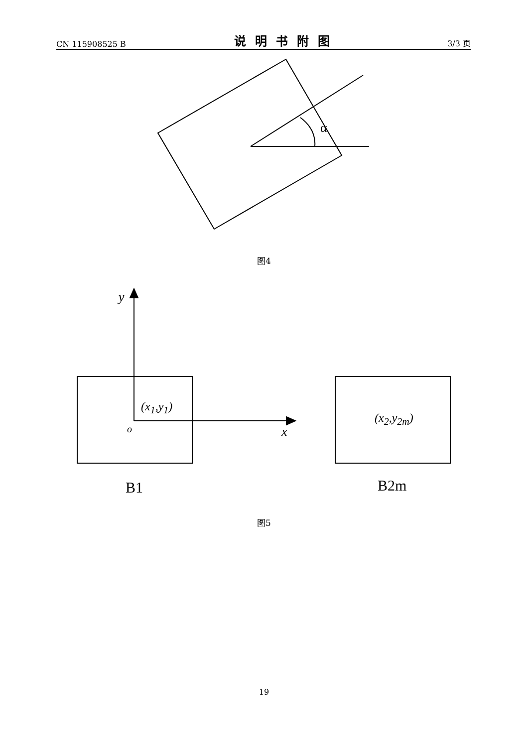CN 115908525 B 说明书附图 3/3 页
α
图4
y
(x<sub>1</sub>,y<sub>1</sub>)
o x
(x<sub>2</sub>,y<sub>2m</sub>)
B1 B2m
图5
19